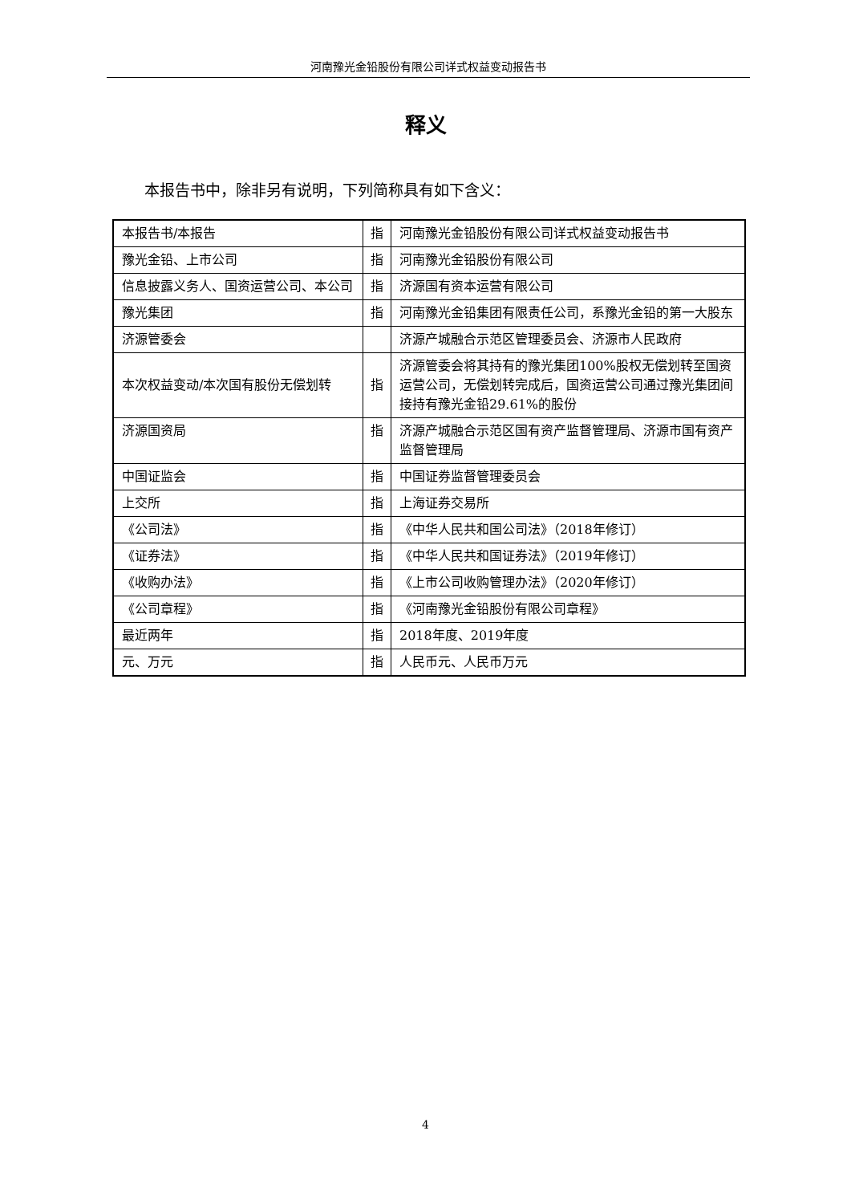河南豫光金铅股份有限公司详式权益变动报告书
释义
本报告书中，除非另有说明，下列简称具有如下含义：
| 本报告书/本报告 | 指 | 河南豫光金铅股份有限公司详式权益变动报告书 |
| 豫光金铅、上市公司 | 指 | 河南豫光金铅股份有限公司 |
| 信息披露义务人、国资运营公司、本公司 | 指 | 济源国有资本运营有限公司 |
| 豫光集团 | 指 | 河南豫光金铅集团有限责任公司，系豫光金铅的第一大股东 |
| 济源管委会 | | 济源产城融合示范区管理委员会、济源市人民政府 |
| 本次权益变动/本次国有股份无偿划转 | 指 | 济源管委会将其持有的豫光集团100%股权无偿划转至国资运营公司，无偿划转完成后，国资运营公司通过豫光集团间接持有豫光金铅29.61%的股份 |
| 济源国资局 | 指 | 济源产城融合示范区国有资产监督管理局、济源市国有资产监督管理局 |
| 中国证监会 | 指 | 中国证券监督管理委员会 |
| 上交所 | 指 | 上海证券交易所 |
| 《公司法》 | 指 | 《中华人民共和国公司法》（2018年修订） |
| 《证券法》 | 指 | 《中华人民共和国证券法》（2019年修订） |
| 《收购办法》 | 指 | 《上市公司收购管理办法》（2020年修订） |
| 《公司章程》 | 指 | 《河南豫光金铅股份有限公司章程》 |
| 最近两年 | 指 | 2018年度、2019年度 |
| 元、万元 | 指 | 人民币元、人民币万元 |
4